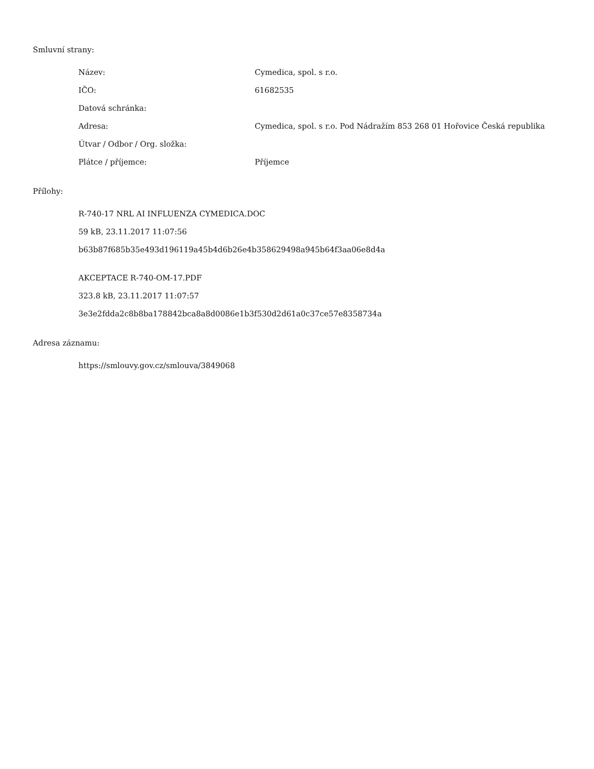Smluvní strany:
| Název: | Cymedica, spol. s r.o. |
| IČO: | 61682535 |
| Datová schránka: | |
| Adresa: | Cymedica, spol. s r.o. Pod Nádražím 853 268 01 Hořovice Česká republika |
| Útvar / Odbor / Org. složka: | |
| Plátce / příjemce: | Příjemce |
Přílohy:
R-740-17 NRL AI INFLUENZA CYMEDICA.DOC
59 kB, 23.11.2017 11:07:56
b63b87f685b35e493d196119a45b4d6b26e4b358629498a945b64f3aa06e8d4a
AKCEPTACE R-740-OM-17.PDF
323.8 kB, 23.11.2017 11:07:57
3e3e2fdda2c8b8ba178842bca8a8d0086e1b3f530d2d61a0c37ce57e8358734a
Adresa záznamu:
https://smlouvy.gov.cz/smlouva/3849068